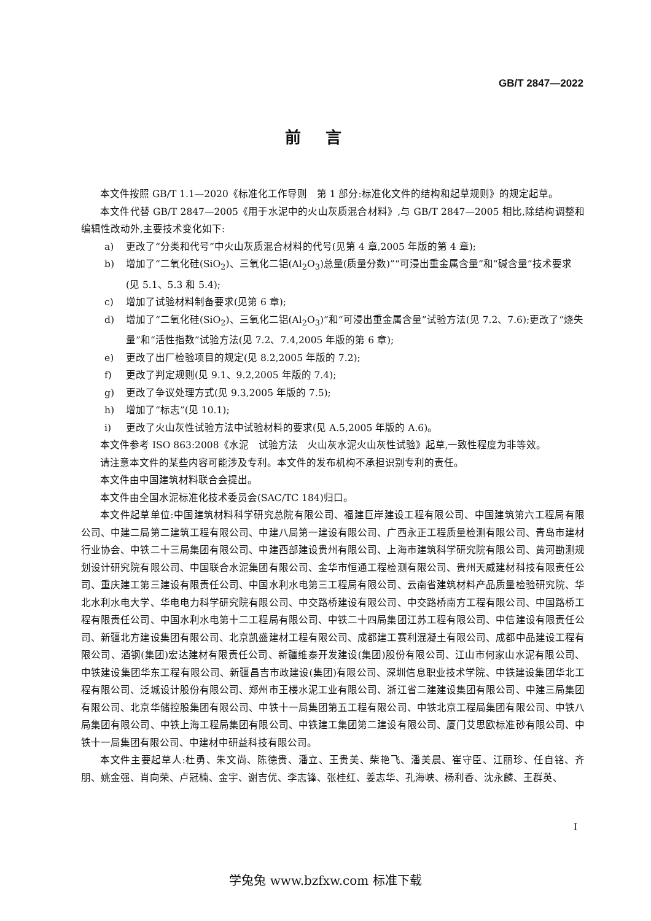GB/T 2847—2022
前言
本文件按照 GB/T 1.1—2020《标准化工作导则　第 1 部分:标准化文件的结构和起草规则》的规定起草。
本文件代替 GB/T 2847—2005《用于水泥中的火山灰质混合材料》,与 GB/T 2847—2005 相比,除结构调整和编辑性改动外,主要技术变化如下:
a) 更改了“分类和代号”中火山灰质混合材料的代号(见第 4 章,2005 年版的第 4 章);
b) 增加了“二氧化硅(SiO<sub>2</sub>)、三氧化二铝(Al<sub>2</sub>O<sub>3</sub>)总量(质量分数)”“可浸出重金属含量”和“碱含量”技术要求(见 5.1、5.3 和 5.4);
c) 增加了试验材料制备要求(见第 6 章);
d) 增加了“二氧化硅(SiO<sub>2</sub>)、三氧化二铝(Al<sub>2</sub>O<sub>3</sub>)”和“可浸出重金属含量”试验方法(见 7.2、7.6);更改了“烧失量”和“活性指数”试验方法(见 7.2、7.4,2005 年版的第 6 章);
e) 更改了出厂检验项目的规定(见 8.2,2005 年版的 7.2);
f) 更改了判定规则(见 9.1、9.2,2005 年版的 7.4);
g) 更改了争议处理方式(见 9.3,2005 年版的 7.5);
h) 增加了“标志”(见 10.1);
i) 更改了火山灰性试验方法中试验材料的要求(见 A.5,2005 年版的 A.6)。
本文件参考 ISO 863:2008《水泥　试验方法　火山灰水泥火山灰性试验》起草,一致性程度为非等效。
请注意本文件的某些内容可能涉及专利。本文件的发布机构不承担识别专利的责任。
本文件由中国建筑材料联合会提出。
本文件由全国水泥标准化技术委员会(SAC/TC 184)归口。
本文件起草单位:中国建筑材料科学研究总院有限公司、福建巨岸建设工程有限公司、中国建筑第六工程局有限公司、中建二局第二建筑工程有限公司、中建八局第一建设有限公司、广西永正工程质量检测有限公司、青岛市建材行业协会、中铁二十三局集团有限公司、中建西部建设贵州有限公司、上海市建筑科学研究院有限公司、黄河勘测规划设计研究院有限公司、中国联合水泥集团有限公司、金华市恒通工程检测有限公司、贵州天威建材科技有限责任公司、重庆建工第三建设有限责任公司、中国水利水电第三工程局有限公司、云南省建筑材料产品质量检验研究院、华北水利水电大学、华电电力科学研究院有限公司、中交路桥建设有限公司、中交路桥南方工程有限公司、中国路桥工程有限责任公司、中国水利水电第十二工程局有限公司、中铁二十四局集团江苏工程有限公司、中信建设有限责任公司、新疆北方建设集团有限公司、北京凯盛建材工程有限公司、成都建工赛利混凝土有限公司、成都中品建设工程有限公司、酒钢(集团)宏达建材有限责任公司、新疆维泰开发建设(集团)股份有限公司、江山市何家山水泥有限公司、中铁建设集团华东工程有限公司、新疆昌吉市政建设(集团)有限公司、深圳信息职业技术学院、中铁建设集团华北工程有限公司、泛城设计股份有限公司、郑州市王楼水泥工业有限公司、浙江省二建建设集团有限公司、中建三局集团有限公司、北京华储控股集团有限公司、中铁十一局集团第五工程有限公司、中铁北京工程局集团有限公司、中铁八局集团有限公司、中铁上海工程局集团有限公司、中铁建工集团第二建设有限公司、厦门艾思欧标准砂有限公司、中铁十一局集团有限公司、中建材中研益科技有限公司。
本文件主要起草人:杜勇、朱文尚、陈德贵、潘立、王贵美、柴艳飞、潘美晨、崔守臣、江丽珍、任自铭、齐朋、姚金强、肖向荣、卢冠楠、金宇、谢吉优、李志锋、张桂红、姜志华、孔海峡、杨利香、沈永麟、王群英、
I
学兔兔 www.bzfxw.com 标准下载